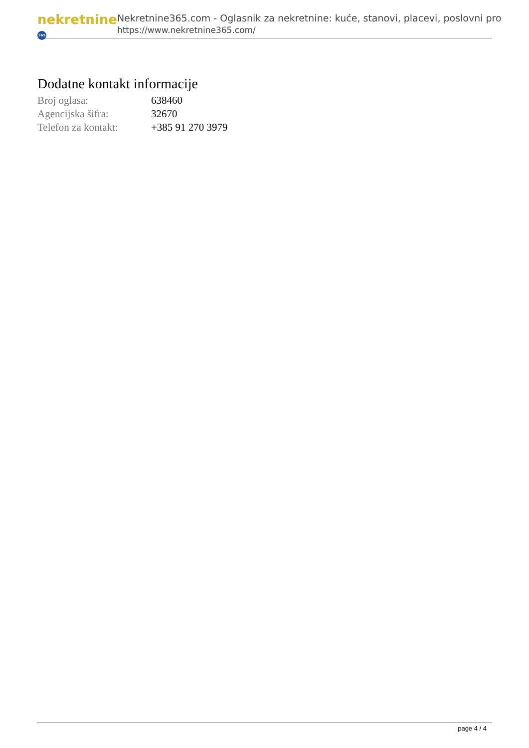nekretnine 365
Nekretnine365.com - Oglasnik za nekretnine: kuće, stanovi, placevi, poslovni pro
https://www.nekretnine365.com/
Dodatne kontakt informacije
| Broj oglasa: | 638460 |
| Agencijska šifra: | 32670 |
| Telefon za kontakt: | +385 91 270 3979 |
page 4 / 4